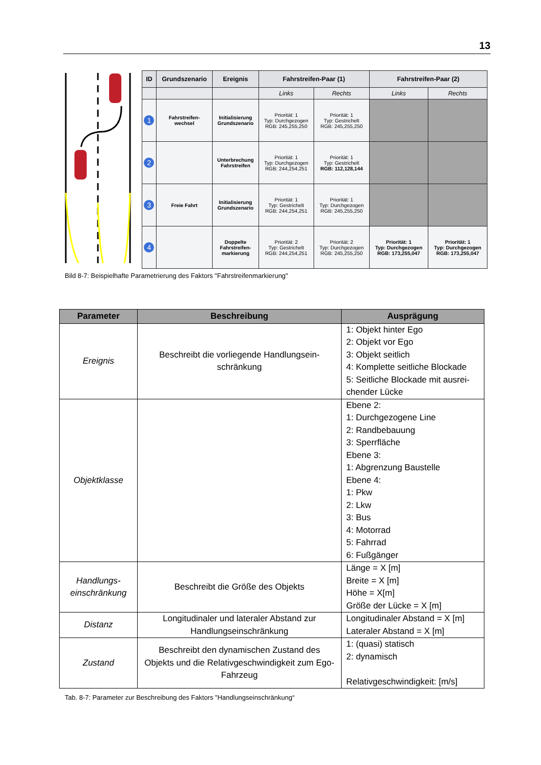13
| ID | Grundszenario | Ereignis | Fahrstreifen-Paar (1) | | Fahrstreifen-Paar (2) | |
| --- | --- | --- | --- | --- | --- | --- |
| | | | Links | Rechts | Links | Rechts |
| 1 | Fahrstreifen- wechsel | Initialisierung Grundszenario | Priorität: 1 Typ: Durchgezogen RGB: 245,255,250 | Priorität: 1 Typ: Gestrichelt RGB: 245,255,250 | | |
| 2 | | Unterbrechung Fahrstreifen | Priorität: 1 Typ: Durchgezogen RGB: 244,254,251 | Priorität: 1 Typ: Gestrichelt RGB: 112,128,144 | | |
| 3 | Freie Fahrt | Initialisierung Grundszenario | Priorität: 1 Typ: Gestrichelt RGB: 244,254,251 | Priorität: 1 Typ: Durchgezogen RGB: 245,255,250 | | |
| 4 | | Doppelte Fahrstreifen- markierung | Priorität: 2 Typ: Gestrichelt RGB: 244,254,251 | Priorität: 2 Typ: Durchgezogen RGB: 245,255,250 | Priorität: 1 Typ: Durchgezogen RGB: 173,255,047 | Priorität: 1 Typ: Durchgezogen RGB: 173,255,047 |
Bild 8-7: Beispielhafte Parametrierung des Faktors "Fahrstreifenmarkierung"
| Parameter | Beschreibung | Ausprägung |
| --- | --- | --- |
| Ereignis | Beschreibt die vorliegende Handlungsein-schränkung | 1: Objekt hinter Ego 2: Objekt vor Ego 3: Objekt seitlich 4: Komplette seitliche Blockade 5: Seitliche Blockade mit ausrei-chender Lücke |
| Objektklasse | | Ebene 2: 1: Durchgezogene Line 2: Randbebauung 3: Sperrfläche Ebene 3: 1: Abgrenzung Baustelle Ebene 4: 1: Pkw 2: Lkw 3: Bus 4: Motorrad 5: Fahrrad 6: Fußgänger |
| Handlungs- einschränkung | Beschreibt die Größe des Objekts | Länge = X [m] Breite = X [m] Höhe = X[m] Größe der Lücke = X [m] |
| Distanz | Longitudinaler und lateraler Abstand zur Handlungseinschränkung | Longitudinaler Abstand = X [m] Lateraler Abstand = X [m] |
| Zustand | Beschreibt den dynamischen Zustand des Objekts und die Relativgeschwindigkeit zum Ego-Fahrzeug | 1: (quasi) statisch 2: dynamisch Relativgeschwindigkeit: [m/s] |
Tab. 8-7: Parameter zur Beschreibung des Faktors "Handlungseinschränkung“